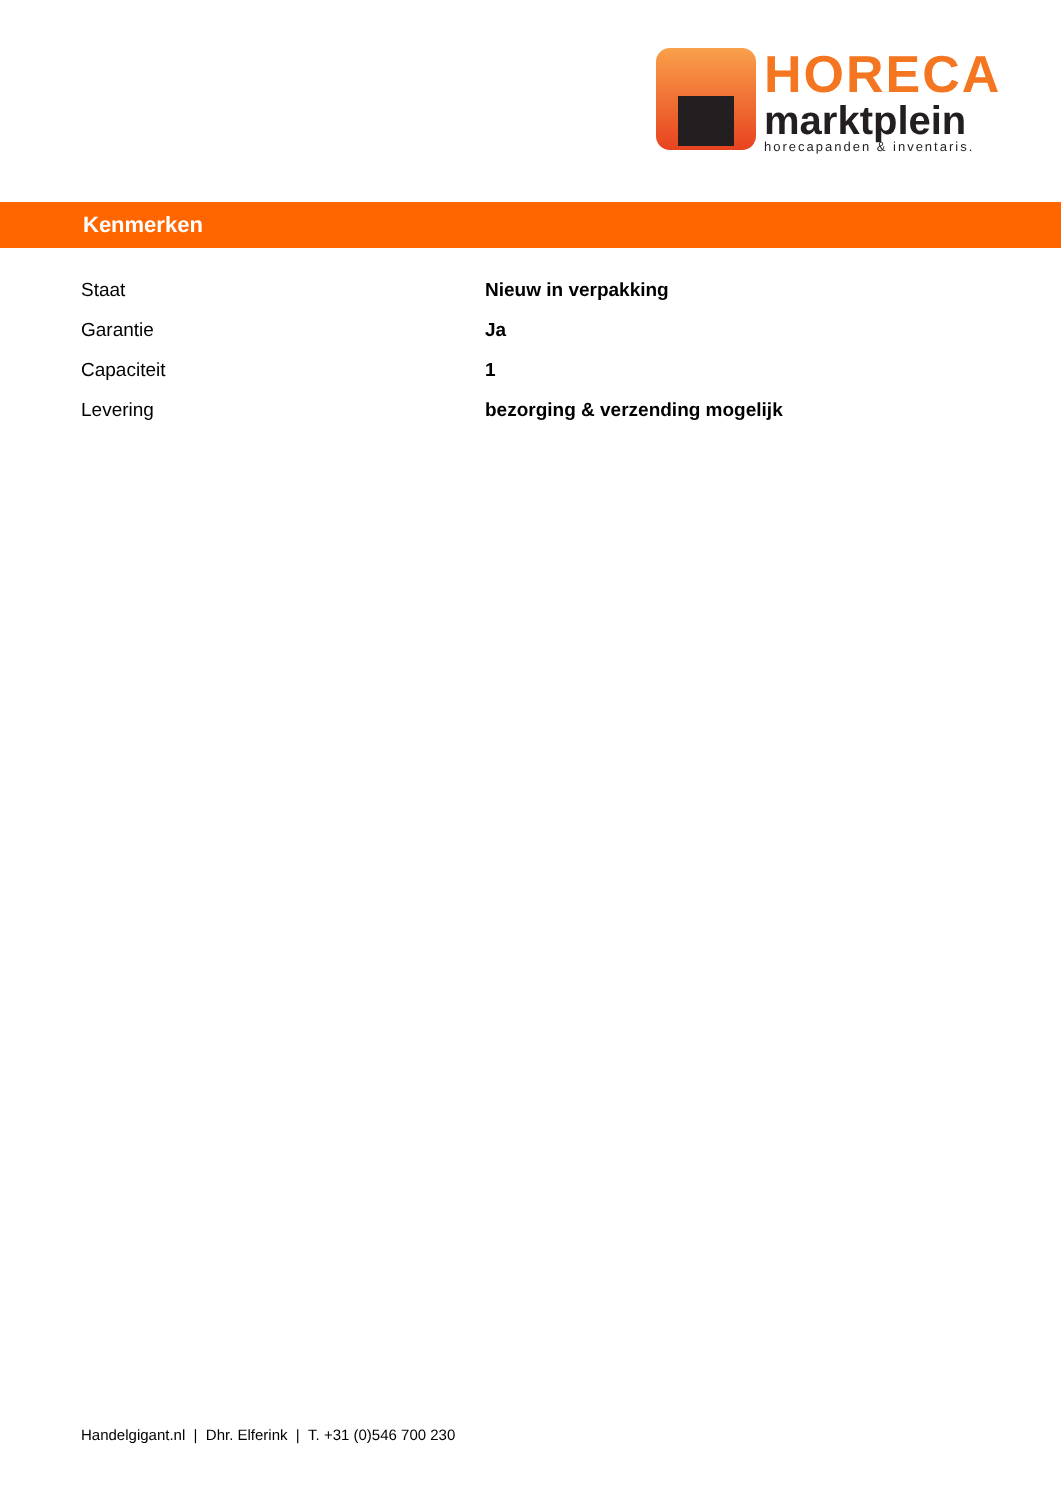HORECA
marktplein
horecapanden & inventaris.
Kenmerken
| Staat | Nieuw in verpakking |
| Garantie | Ja |
| Capaciteit | 1 |
| Levering | bezorging & verzending mogelijk |
Handelgigant.nl | Dhr. Elferink | T. +31 (0)546 700 230